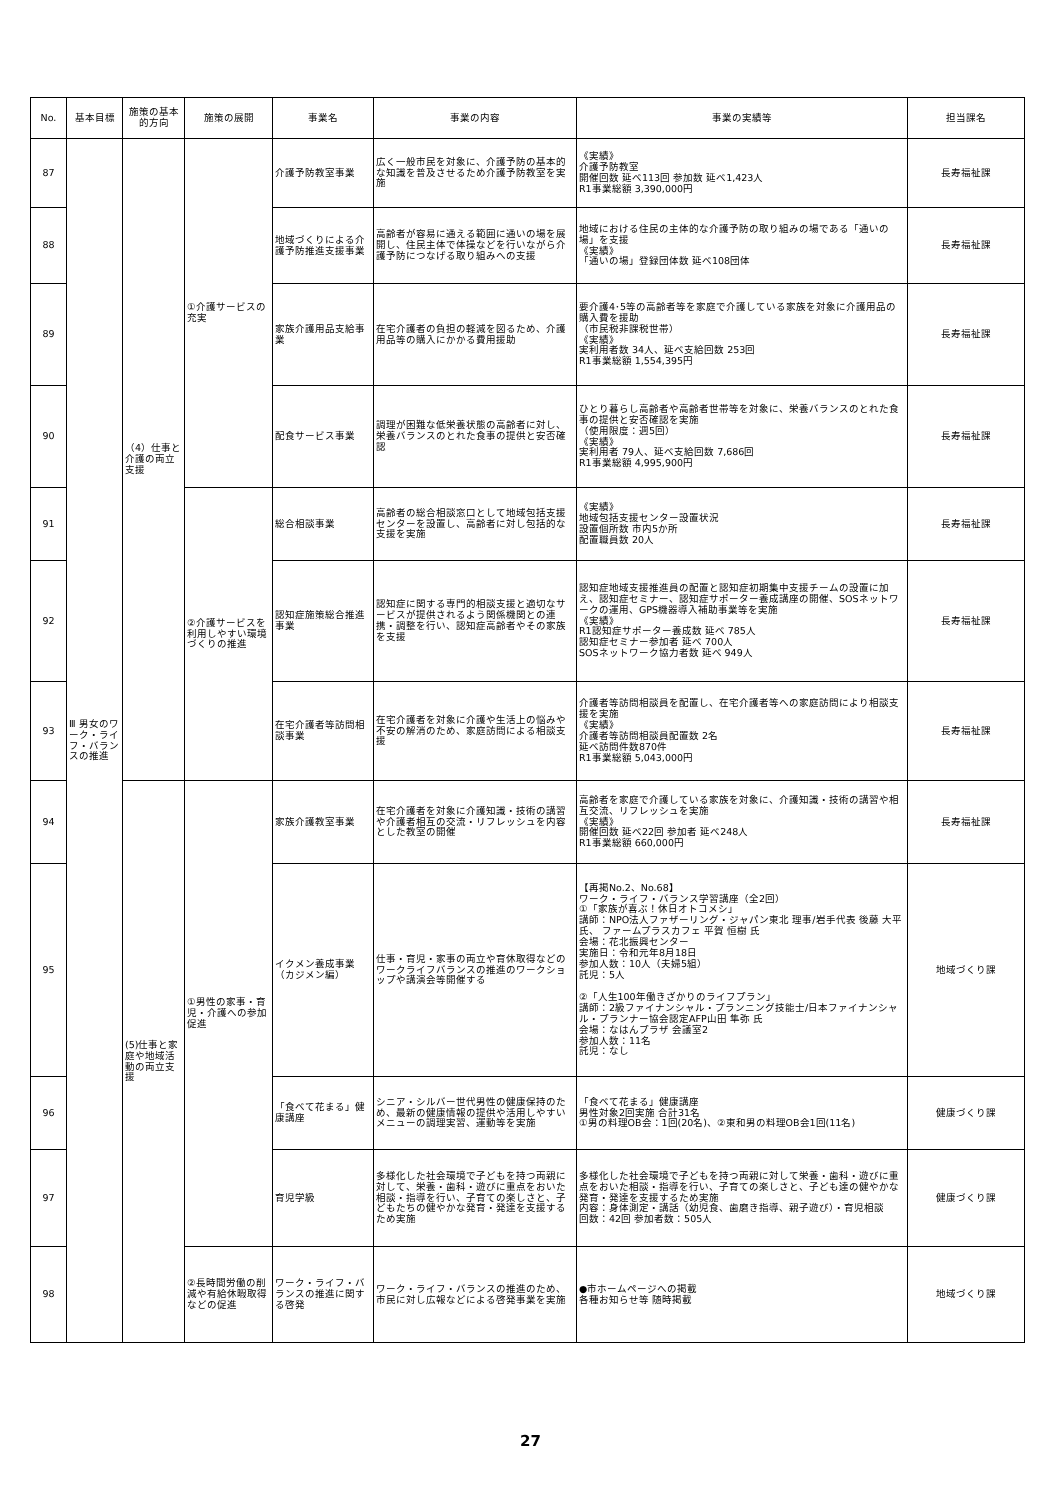| No. | 基本目標 | 施策の基本的方向 | 施策の展開 | 事業名 | 事業の内容 | 事業の実績等 | 担当課名 |
| --- | --- | --- | --- | --- | --- | --- | --- |
| 87 | Ⅲ 男女のワーク・ライフ・バランスの推進 | （4）仕事と介護の両立支援 | ①介護サービスの充実 | 介護予防教室事業 | 広く一般市民を対象に、介護予防の基本的な知識を普及させるため介護予防教室を実施 | 《実績》 介護予防教室 開催回数 延べ113回 参加数 延べ1,423人 R1事業総額 3,390,000円 | 長寿福祉課 |
| 88 | | | | 地域づくりによる介護予防推進支援事業 | 高齢者が容易に通える範囲に通いの場を展開し、住民主体で体操などを行いながら介護予防につなげる取り組みへの支援 | 地域における住民の主体的な介護予防の取り組みの場である「通いの場」を支援 《実績》 「通いの場」登録団体数 延べ108団体 | 長寿福祉課 |
| 89 | | | | 家族介護用品支給事業 | 在宅介護者の負担の軽減を図るため、介護用品等の購入にかかる費用援助 | 要介護4･5等の高齢者等を家庭で介護している家族を対象に介護用品の購入費を援助 （市民税非課税世帯） 《実績》 実利用者数 34人、延べ支給回数 253回 R1事業総額 1,554,395円 | 長寿福祉課 |
| 90 | | | | 配食サービス事業 | 調理が困難な低栄養状態の高齢者に対し、栄養バランスのとれた食事の提供と安否確認 | ひとり暮らし高齢者や高齢者世帯等を対象に、栄養バランスのとれた食事の提供と安否確認を実施 （使用限度：週5回） 《実績》 実利用者 79人、延べ支給回数 7,686回 R1事業総額 4,995,900円 | 長寿福祉課 |
| 91 | | | ②介護サービスを利用しやすい環境づくりの推進 | 総合相談事業 | 高齢者の総合相談窓口として地域包括支援センターを設置し、高齢者に対し包括的な支援を実施 | 《実績》 地域包括支援センター設置状況 設置個所数 市内5か所 配置職員数 20人 | 長寿福祉課 |
| 92 | | | | 認知症施策総合推進事業 | 認知症に関する専門的相談支援と適切なサービスが提供されるよう関係機関との連携・調整を行い、認知症高齢者やその家族を支援 | 認知症地域支援推進員の配置と認知症初期集中支援チームの設置に加え、認知症セミナー、認知症サポーター養成講座の開催、SOSネットワークの運用、GPS機器導入補助事業等を実施 《実績》 R1認知症サポーター養成数 延べ 785人 認知症セミナー参加者 延べ 700人 SOSネットワーク協力者数 延べ 949人 | 長寿福祉課 |
| 93 | | | | 在宅介護者等訪問相談事業 | 在宅介護者を対象に介護や生活上の悩みや不安の解消のため、家庭訪問による相談支援 | 介護者等訪問相談員を配置し、在宅介護者等への家庭訪問により相談支援を実施 《実績》 介護者等訪問相談員配置数 2名 延べ訪問件数870件 R1事業総額 5,043,000円 | 長寿福祉課 |
| 94 | | (5)仕事と家庭や地域活動の両立支援 | ①男性の家事・育児・介護への参加促進 | 家族介護教室事業 | 在宅介護者を対象に介護知識・技術の講習や介護者相互の交流・リフレッシュを内容とした教室の開催 | 高齢者を家庭で介護している家族を対象に、介護知識・技術の講習や相互交流、リフレッシュを実施 《実績》 開催回数 延べ22回 参加者 延べ248人 R1事業総額 660,000円 | 長寿福祉課 |
| 95 | | | | イクメン養成事業（カジメン編） | 仕事・育児・家事の両立や育休取得などのワークライフバランスの推進のワークショップや講演会等開催する | 【再掲No.2、No.68】 ワーク・ライフ・バランス学習講座（全2回） ①「家族が喜ぶ！休日オトコメシ」 講師：NPO法人ファザーリング・ジャパン東北 理事/岩手代表 後藤 大平 氏、 ファームプラスカフェ 平賀 恒樹 氏 会場：花北振興センター 実施日：令和元年8月18日 参加人数：10人（夫婦5組） 託児：5人 ②「人生100年働きざかりのライフプラン」 講師：2級ファイナンシャル・プランニング技能士/日本ファイナンシャル・プランナー協会認定AFP山田 隼弥 氏 会場：なはんプラザ 会議室2 参加人数：11名 託児：なし | 地域づくり課 |
| 96 | | | | 「食べて花まる」健康講座 | シニア・シルバー世代男性の健康保持のため、最新の健康情報の提供や活用しやすいメニューの調理実習、運動等を実施 | 「食べて花まる」健康講座 男性対象2回実施 合計31名 ①男の料理OB会：1回(20名)、②東和男の料理OB会1回(11名) | 健康づくり課 |
| 97 | | | | 育児学級 | 多様化した社会環境で子どもを持つ両親に対して、栄養・歯科・遊びに重点をおいた相談・指導を行い、子育ての楽しさと、子どもたちの健やかな発育・発達を支援するため実施 | 多様化した社会環境で子どもを持つ両親に対して栄養・歯科・遊びに重点をおいた相談・指導を行い、子育ての楽しさと、子ども達の健やかな発育・発達を支援するため実施 内容：身体測定・講話（幼児食、歯磨き指導、親子遊び）・育児相談 回数：42回 参加者数：505人 | 健康づくり課 |
| 98 | | | ②長時間労働の削減や有給休暇取得などの促進 | ワーク・ライフ・バランスの推進に関する啓発 | ワーク・ライフ・バランスの推進のため、市民に対し広報などによる啓発事業を実施 | ●市ホームページへの掲載 各種お知らせ等 随時掲載 | 地域づくり課 |
27